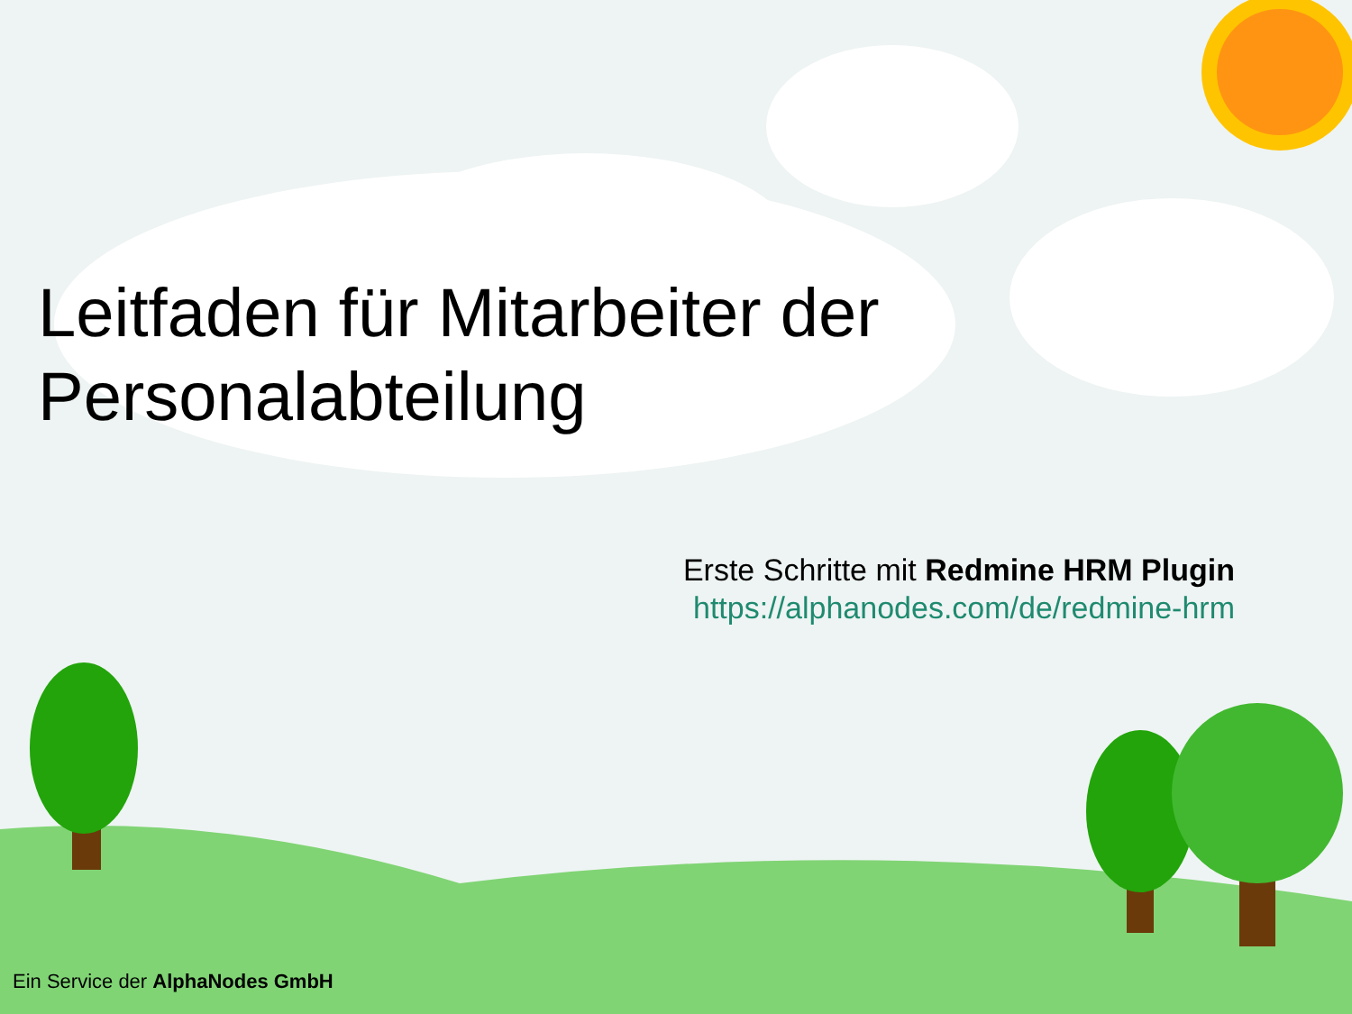Leitfaden für Mitarbeiter der
Personalabteilung
Erste Schritte mit Redmine HRM Plugin
https://alphanodes.com/de/redmine-hrm
Ein Service der AlphaNodes GmbH